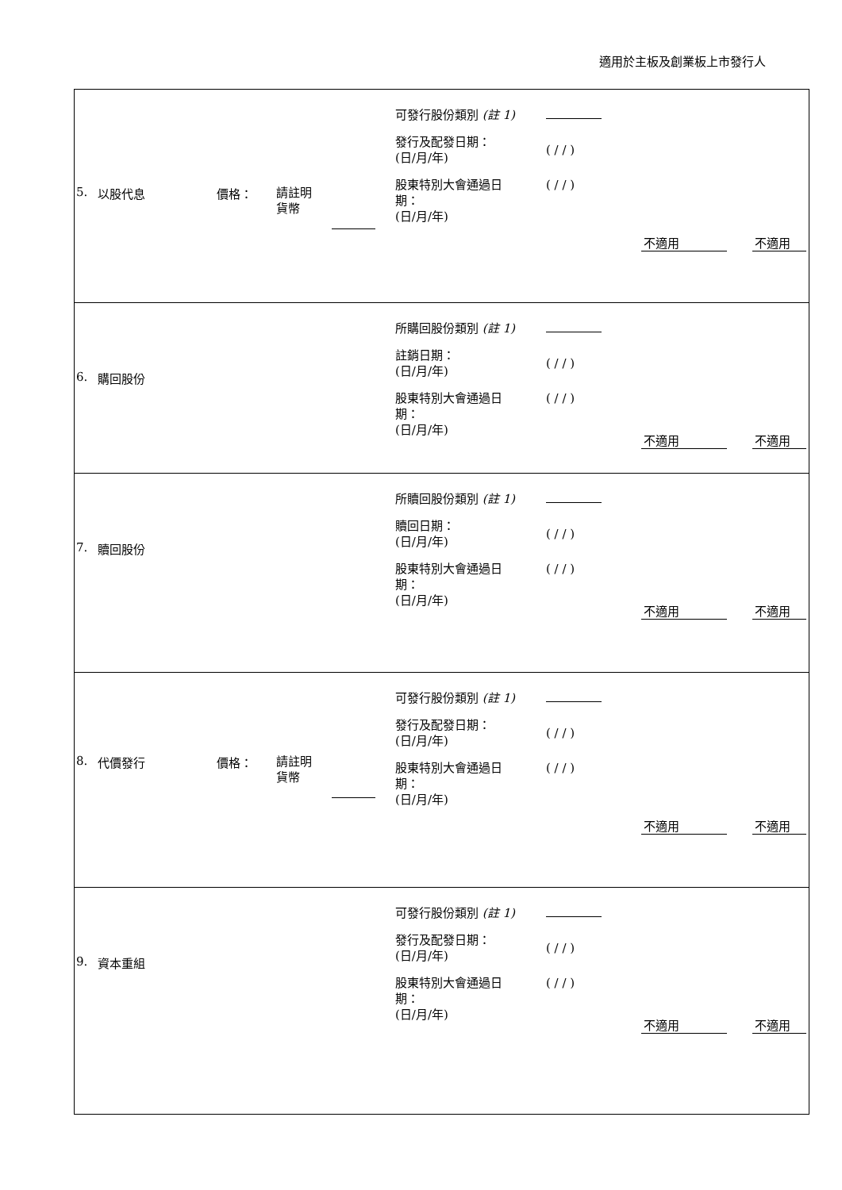適用於主板及創業板上市發行人
| 5. 以股代息 價格： 請註明 貨幣 可發行股份類別 (註 1) 發行及配發日期： (日/月/年) 股東特別大會通過日 期： (日/月/年) ( / / ) ( / / ) 不適用 不適用 |
| 6. 購回股份 所購回股份類別 (註 1) 註銷日期： (日/月/年) 股東特別大會通過日 期： (日/月/年) ( / / ) ( / / ) 不適用 不適用 |
| 7. 贖回股份 所贖回股份類別 (註 1) 贖回日期： (日/月/年) 股東特別大會通過日 期： (日/月/年) ( / / ) ( / / ) 不適用 不適用 |
| 8. 代價發行 價格： 請註明 貨幣 可發行股份類別 (註 1) 發行及配發日期： (日/月/年) 股東特別大會通過日 期： (日/月/年) ( / / ) ( / / ) 不適用 不適用 |
| 9. 資本重組 可發行股份類別 (註 1) 發行及配發日期： (日/月/年) 股東特別大會通過日 期： (日/月/年) ( / / ) ( / / ) 不適用 不適用 |